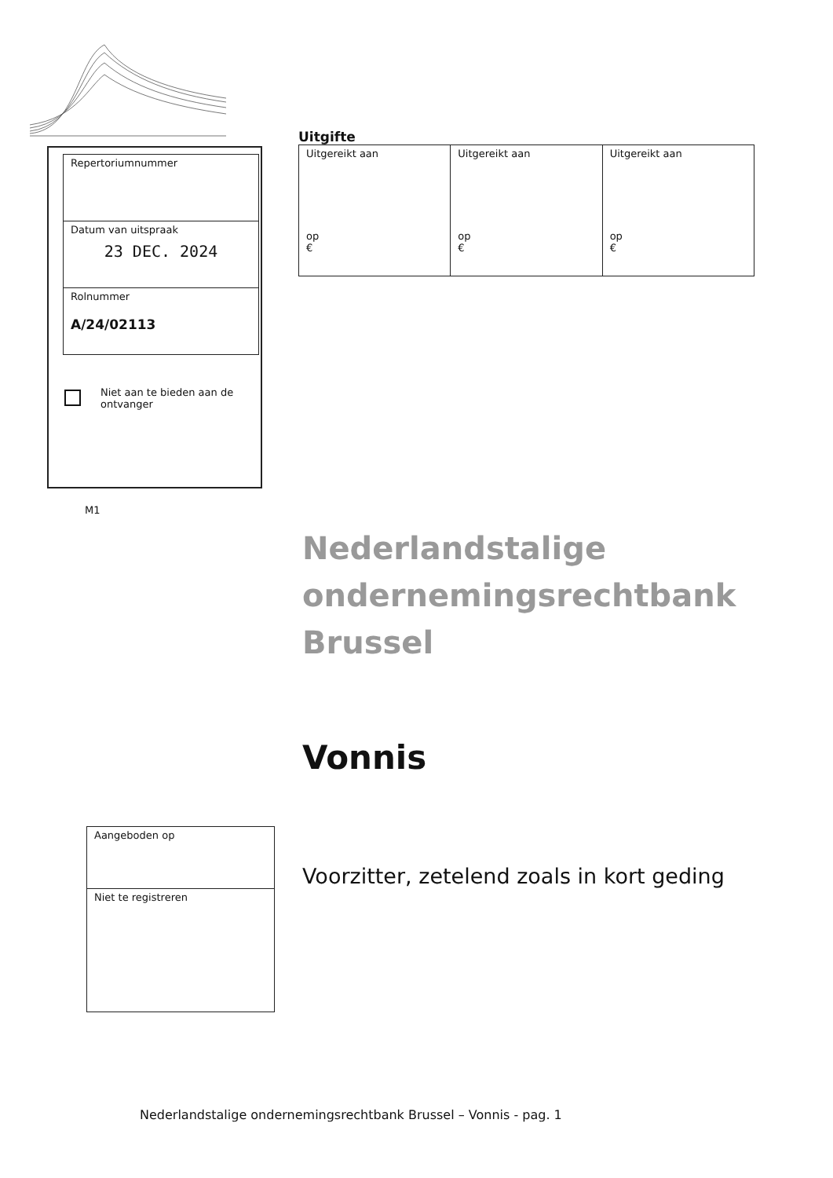| Repertoriumnummer |
| Datum van uitspraak 23 DEC. 2024 |
| Rolnummer A/24/02113 |
Niet aan te bieden aan de
ontvanger
M1
Uitgifte
| Uitgereikt aan op € | Uitgereikt aan op € | Uitgereikt aan op € |
Nederlandstalige
ondernemingsrechtbank
Brussel
Vonnis
| Aangeboden op |
| Niet te registreren |
Voorzitter, zetelend zoals in kort geding
Nederlandstalige ondernemingsrechtbank Brussel – Vonnis - pag. 1